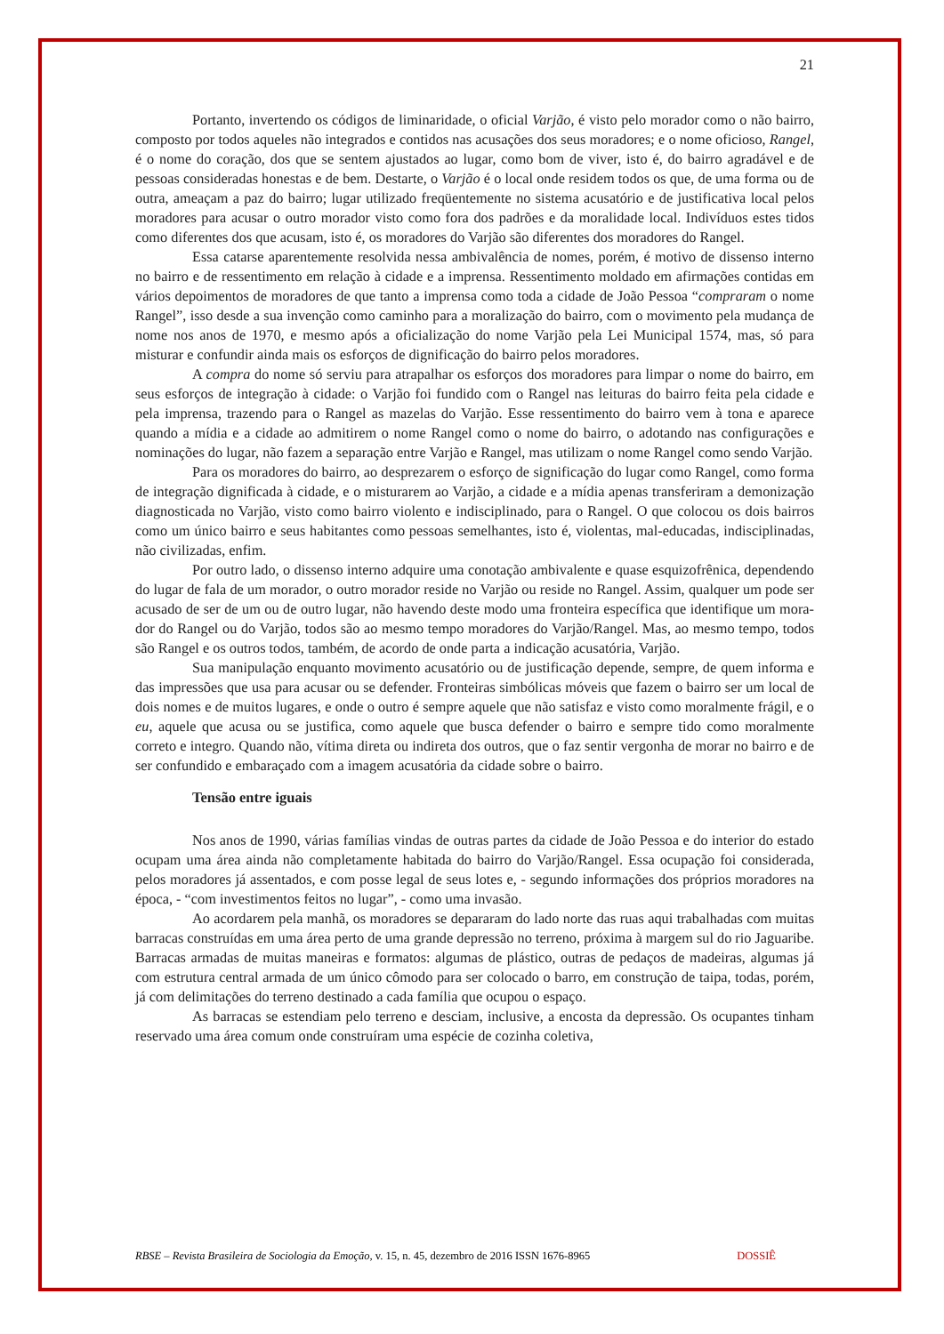21
Portanto, invertendo os códigos de liminaridade, o oficial Varjão, é visto pelo morador como o não bairro, composto por todos aqueles não integrados e contidos nas acusações dos seus moradores; e o nome oficioso, Rangel, é o nome do coração, dos que se sentem ajustados ao lugar, como bom de viver, isto é, do bairro agradável e de pessoas consideradas honestas e de bem. Destarte, o Varjão é o local onde residem todos os que, de uma forma ou de outra, ameaçam a paz do bairro; lugar utilizado freqüentemente no sistema acusatório e de justificativa local pelos moradores para acusar o outro morador visto como fora dos padrões e da moralidade local. Indivíduos estes tidos como diferentes dos que acusam, isto é, os moradores do Varjão são diferentes dos moradores do Rangel.
Essa catarse aparentemente resolvida nessa ambivalência de nomes, porém, é motivo de dissenso interno no bairro e de ressentimento em relação à cidade e a imprensa. Ressentimento moldado em afirmações contidas em vários depoimentos de moradores de que tanto a imprensa como toda a cidade de João Pessoa “compraram o nome Rangel”, isso desde a sua invenção como caminho para a moralização do bairro, com o movimento pela mudança de nome nos anos de 1970, e mesmo após a oficialização do nome Varjão pela Lei Municipal 1574, mas, só para misturar e confundir ainda mais os esforços de dignificação do bairro pelos moradores.
A compra do nome só serviu para atrapalhar os esforços dos moradores para limpar o nome do bairro, em seus esforços de integração à cidade: o Varjão foi fundido com o Rangel nas leituras do bairro feita pela cidade e pela imprensa, trazendo para o Rangel as mazelas do Varjão. Esse ressentimento do bairro vem à tona e aparece quando a mídia e a cidade ao admitirem o nome Rangel como o nome do bairro, o adotando nas configurações e nominações do lugar, não fazem a separação entre Varjão e Rangel, mas utilizam o nome Rangel como sendo Varjão.
Para os moradores do bairro, ao desprezarem o esforço de significação do lugar como Rangel, como forma de integração dignificada à cidade, e o misturarem ao Varjão, a cidade e a mídia apenas transferiram a demonização diagnosticada no Varjão, visto como bairro violento e indisciplinado, para o Rangel. O que colocou os dois bairros como um único bairro e seus habitantes como pessoas semelhantes, isto é, violentas, mal-educadas, indisciplinadas, não civilizadas, enfim.
Por outro lado, o dissenso interno adquire uma conotação ambivalente e quase esquizofrênica, dependendo do lugar de fala de um morador, o outro morador reside no Varjão ou reside no Rangel. Assim, qualquer um pode ser acusado de ser de um ou de outro lugar, não havendo deste modo uma fronteira específica que identifique um mora-dor do Rangel ou do Varjão, todos são ao mesmo tempo moradores do Varjão/Rangel. Mas, ao mesmo tempo, todos são Rangel e os outros todos, também, de acordo de onde parta a indicação acusatória, Varjão.
Sua manipulação enquanto movimento acusatório ou de justificação depende, sempre, de quem informa e das impressões que usa para acusar ou se defender. Fronteiras simbólicas móveis que fazem o bairro ser um local de dois nomes e de muitos lugares, e onde o outro é sempre aquele que não satisfaz e visto como moralmente frágil, e o eu, aquele que acusa ou se justifica, como aquele que busca defender o bairro e sempre tido como moralmente correto e integro. Quando não, vítima direta ou indireta dos outros, que o faz sentir vergonha de morar no bairro e de ser confundido e embaraçado com a imagem acusatória da cidade sobre o bairro.
Tensão entre iguais
Nos anos de 1990, várias famílias vindas de outras partes da cidade de João Pessoa e do interior do estado ocupam uma área ainda não completamente habitada do bairro do Varjão/Rangel. Essa ocupação foi considerada, pelos moradores já assentados, e com posse legal de seus lotes e, - segundo informações dos próprios moradores na época, - “com investimentos feitos no lugar”, - como uma invasão.
Ao acordarem pela manhã, os moradores se depararam do lado norte das ruas aqui trabalhadas com muitas barracas construídas em uma área perto de uma grande depressão no terreno, próxima à margem sul do rio Jaguaribe. Barracas armadas de muitas maneiras e formatos: algumas de plástico, outras de pedaços de madeiras, algumas já com estrutura central armada de um único cômodo para ser colocado o barro, em construção de taipa, todas, porém, já com delimitações do terreno destinado a cada família que ocupou o espaço.
As barracas se estendiam pelo terreno e desciam, inclusive, a encosta da depressão. Os ocupantes tinham reservado uma área comum onde construíram uma espécie de cozinha coletiva,
RBSE – Revista Brasileira de Sociologia da Emoção, v. 15, n. 45, dezembro de 2016 ISSN 1676-8965 DOSSIÊ